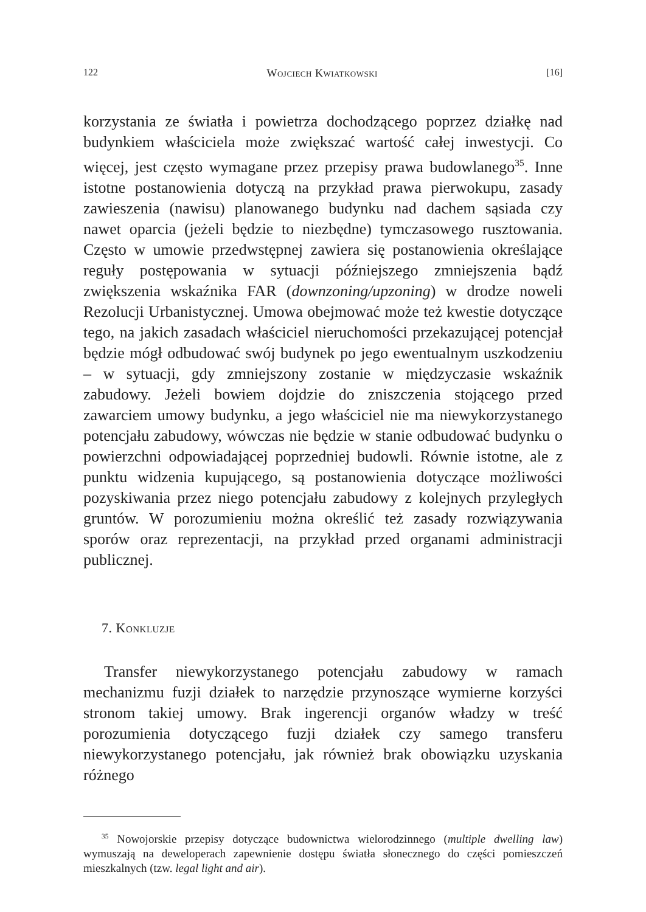122 Wojciech Kwiatkowski [16]
korzystania ze światła i powietrza dochodzącego poprzez działkę nad budynkiem właściciela może zwiększać wartość całej inwestycji. Co więcej, jest często wymagane przez przepisy prawa budowlanego<sup>35</sup>. Inne istotne postanowienia dotyczą na przykład prawa pierwokupu, zasady zawieszenia (nawisu) planowanego budynku nad dachem sąsiada czy nawet oparcia (jeżeli będzie to niezbędne) tymczasowego rusztowania. Często w umowie przedwstępnej zawiera się postanowienia określające reguły postępowania w sytuacji późniejszego zmniejszenia bądź zwiększenia wskaźnika FAR (downzoning/upzoning) w drodze noweli Rezolucji Urbanistycznej. Umowa obejmować może też kwestie dotyczące tego, na jakich zasadach właściciel nieruchomości przekazującej potencjał będzie mógł odbudować swój budynek po jego ewentualnym uszkodzeniu – w sytuacji, gdy zmniejszony zostanie w międzyczasie wskaźnik zabudowy. Jeżeli bowiem dojdzie do zniszczenia stojącego przed zawarciem umowy budynku, a jego właściciel nie ma niewykorzystanego potencjału zabudowy, wówczas nie będzie w stanie odbudować budynku o powierzchni odpowiadającej poprzedniej budowli. Równie istotne, ale z punktu widzenia kupującego, są postanowienia dotyczące możliwości pozyskiwania przez niego potencjału zabudowy z kolejnych przyległych gruntów. W porozumieniu można określić też zasady rozwiązywania sporów oraz reprezentacji, na przykład przed organami administracji publicznej.
7. Konkluzje
Transfer niewykorzystanego potencjału zabudowy w ramach mechanizmu fuzji działek to narzędzie przynoszące wymierne korzyści stronom takiej umowy. Brak ingerencji organów władzy w treść porozumienia dotyczącego fuzji działek czy samego transferu niewykorzystanego potencjału, jak również brak obowiązku uzyskania różnego
<sup>35</sup> Nowojorskie przepisy dotyczące budownictwa wielorodzinnego (multiple dwelling law) wymuszają na deweloperach zapewnienie dostępu światła słonecznego do części pomieszczeń mieszkalnych (tzw. legal light and air).